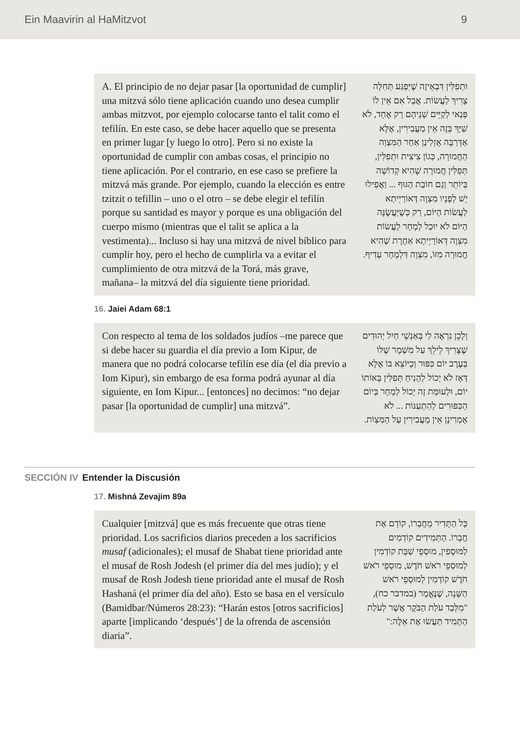Ein Maavirin al HaMitzvot 9
A. El principio de no dejar pasar [la oportunidad de cumplir] una mitzvá sólo tiene aplicación cuando uno desea cumplir ambas mitzvot, por ejemplo colocarse tanto el talit como el tefilín. En este caso, se debe hacer aquello que se presenta en primer lugar [y luego lo otro]. Pero si no existe la oportunidad de cumplir con ambas cosas, el principio no tiene aplicación. Por el contrario, en ese caso se prefiere la mitzvá más grande. Por ejemplo, cuando la elección es entre tzitzit o tefillin – uno o el otro – se debe elegir el tefilín porque su santidad es mayor y porque es una obligación del cuerpo mismo (mientras que el talit se aplica a la vestimenta)... Incluso si hay una mitzvá de nivel bíblico para cumplir hoy, pero el hecho de cumplirla va a evitar el cumplimiento de otra mitzvá de la Torá, más grave, mañana– la mitzvá del día siguiente tiene prioridad.
וּתְפִלִּין דִּבְאֵיזֶה שֶׁיִּפְגַּע תְּחִלָּה צָרִיךְ לַעֲשׂוֹת. אֲבָל אִם אֵין לוֹ פְּנַאי לְקַיֵּים שְׁנֵיהֶם רַק אֶחָד, לֹא שַׁיָּךְ בָּזֶה אֵין מַעֲבִירִין, אֶלָּא אַדְּרַבָּה אָזְלִינַן אַחַר הַמִּצְוָה הַחֲמוּרָה, כְּגוֹן צִיצִית וּתְפִלִּין, תְּפִלִּין חֲמוּרָה שֶׁהִיא קְדוֹשָׁה בְּיוֹתֵר וְגַם חוֹבַת הַגּוּף ... וַאֲפִילוּ יֵשׁ לְפָנָיו מִצְוָה דְּאוֹרַיְיתָא לַעֲשׂוֹת הַיּוֹם, רַק כְּשֶׁיַּעֲשֶׂנָּה הַיּוֹם לֹא יוּכַל לְמָחָר לַעֲשׂוֹת מִצְוָה דְּאוֹרַיְיתָא אַחֶרֶת שֶׁהִיא חֲמוּרָה מִזּוֹ, מִצְוָה דִּלְמָחָר עָדִיף.
16. Jaiei Adam 68:1
Con respecto al tema de los soldados judíos –me parece que si debe hacer su guardia el día previo a Iom Kipur, de manera que no podrá colocarse tefilín ese día (el día previo a Iom Kipur), sin embargo de esa forma podrá ayunar al día siguiente, en Iom Kipur... [entonces] no decimos: “no dejar pasar [la oportunidad de cumplir] una mitzvá”.
וְלָכֵן נִרְאֶה לִי בְּאַנְשֵׁי חַיִל יְהוּדִים שֶׁצָּרִיךְ לֵילֵךְ עַל מִשְׁמָר שֶׁלּוֹ בְּעֶרֶב יוֹם כִּפּוּר וְכַיּוֹצֵא בּוֹ אֶלָּא דְּאָז לֹא יָכוֹל לְהָנִיחַ תְּפִלִּין בְּאוֹתוֹ יוֹם, וּלְעוּמַּת זֶה יָכוֹל לְמָחָר בְּיוֹם הַכִּפּוּרִים לְהִתְעַנּוֹת ... לֹא אָמְרִינָן אֵין מַעֲבִירִין עַל הַמִּצְוֹת.
SECCIÓN IV Entender la Discusión
17. Mishná Zevajim 89a
Cualquier [mitzvá] que es más frecuente que otras tiene prioridad. Los sacrificios diarios preceden a los sacrificios musaf (adicionales); el musaf de Shabat tiene prioridad ante el musaf de Rosh Jodesh (el primer día del mes judío); y el musaf de Rosh Jodesh tiene prioridad ante el musaf de Rosh Hashaná (el primer día del año). Esto se basa en el versículo (Bamidbar/Números 28:23): “Harán estos [otros sacrificios] aparte [implicando ‘después’] de la ofrenda de ascensión diaria”.
כָּל הַתָּדִיר מֵחֲבֵרוֹ, קוֹדֵם אֶת חֲבֵרוֹ. הַתְּמִידִים קוֹדְמִים לַמּוּסָפִין, מוּסְפֵי שַׁבָּת קוֹדְמִין לְמוּסְפֵי רֹאשׁ חֹדֶשׁ, מוּסְפֵי רֹאשׁ חֹדֶשׁ קוֹדְמִין לְמוּסְפֵי רֹאשׁ הַשָּׁנָה, שֶׁנֶּאֱמַר (במדבר כח), "מִלְּבַד עֹלַת הַבֹּקֶר אֲשֶׁר לְעֹלַת הַתָּמִיד תַּעֲשׂוּ אֶת אֵלֶּה:"